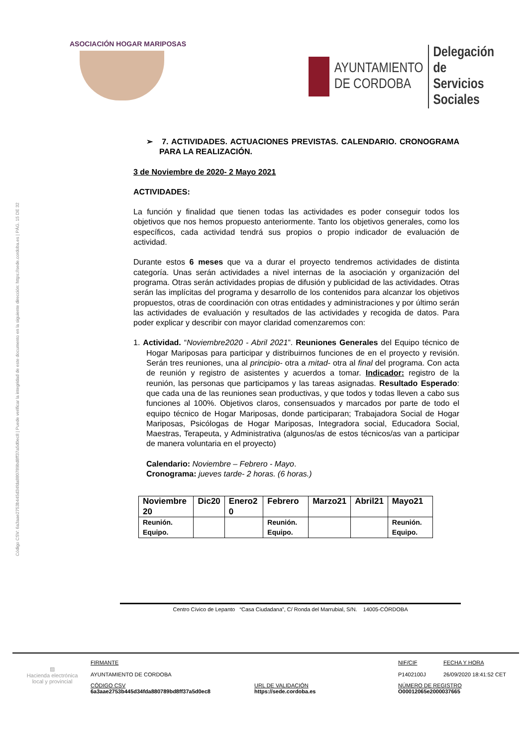ASOCIACIÓN HOGAR MARIPOSAS
AYUNTAMIENTO
DE CORDOBA
Delegación de
Servicios Sociales
Código CSV: 6a3aae2753b445d34fda880789bd8ff37a5d0ec8 | Puede verificar la integridad de este documento en la siguiente dirección: https://sede.cordoba.es | PÁG. 15 DE 32
➢ 7. ACTIVIDADES. ACTUACIONES PREVISTAS. CALENDARIO. CRONOGRAMA PARA LA REALIZACIÓN.
3 de Noviembre de 2020- 2 Mayo 2021
ACTIVIDADES:
La función y finalidad que tienen todas las actividades es poder conseguir todos los objetivos que nos hemos propuesto anteriormente. Tanto los objetivos generales, como los específicos, cada actividad tendrá sus propios o propio indicador de evaluación de actividad.
Durante estos 6 meses que va a durar el proyecto tendremos actividades de distinta categoría. Unas serán actividades a nivel internas de la asociación y organización del programa. Otras serán actividades propias de difusión y publicidad de las actividades. Otras serán las implícitas del programa y desarrollo de los contenidos para alcanzar los objetivos propuestos, otras de coordinación con otras entidades y administraciones y por último serán las actividades de evaluación y resultados de las actividades y recogida de datos. Para poder explicar y describir con mayor claridad comenzaremos con:
1. Actividad. “Noviembre2020 - Abril 2021”. Reuniones Generales del Equipo técnico de Hogar Mariposas para participar y distribuirnos funciones de en el proyecto y revisión. Serán tres reuniones, una al principio- otra a mitad- otra al final del programa. Con acta de reunión y registro de asistentes y acuerdos a tomar. Indicador: registro de la reunión, las personas que participamos y las tareas asignadas. Resultado Esperado: que cada una de las reuniones sean productivas, y que todos y todas lleven a cabo sus funciones al 100%. Objetivos claros, consensuados y marcados por parte de todo el equipo técnico de Hogar Mariposas, donde participaran; Trabajadora Social de Hogar Mariposas, Psicólogas de Hogar Mariposas, Integradora social, Educadora Social, Maestras, Terapeuta, y Administrativa (algunos/as de estos técnicos/as van a participar de manera voluntaria en el proyecto)
Calendario: Noviembre – Febrero - Mayo.
Cronograma: jueves tarde- 2 horas. (6 horas.)
| Noviembre 20 | Dic20 | Enero2 0 | Febrero | Marzo21 | Abril21 | Mayo21 |
| --- | --- | --- | --- | --- | --- | --- |
| Reunión. Equipo. | | | Reunión. Equipo. | | | Reunión. Equipo. |
Centro Cívico de Lepanto “Casa Ciudadana”, C/ Ronda del Marrubial, S/N. 14005-CÓRDOBA
▨
Hacienda electrónica local y provincial
FIRMANTE
AYUNTAMIENTO DE CORDOBA
CÓDIGO CSV
6a3aae2753b445d34fda880789bd8ff37a5d0ec8
URL DE VALIDACIÓN
https://sede.cordoba.es
NIF/CIF
P1402100J
FECHA Y HORA
26/09/2020 18:41:52 CET
NÚMERO DE REGISTRO
O00012065e2000037665